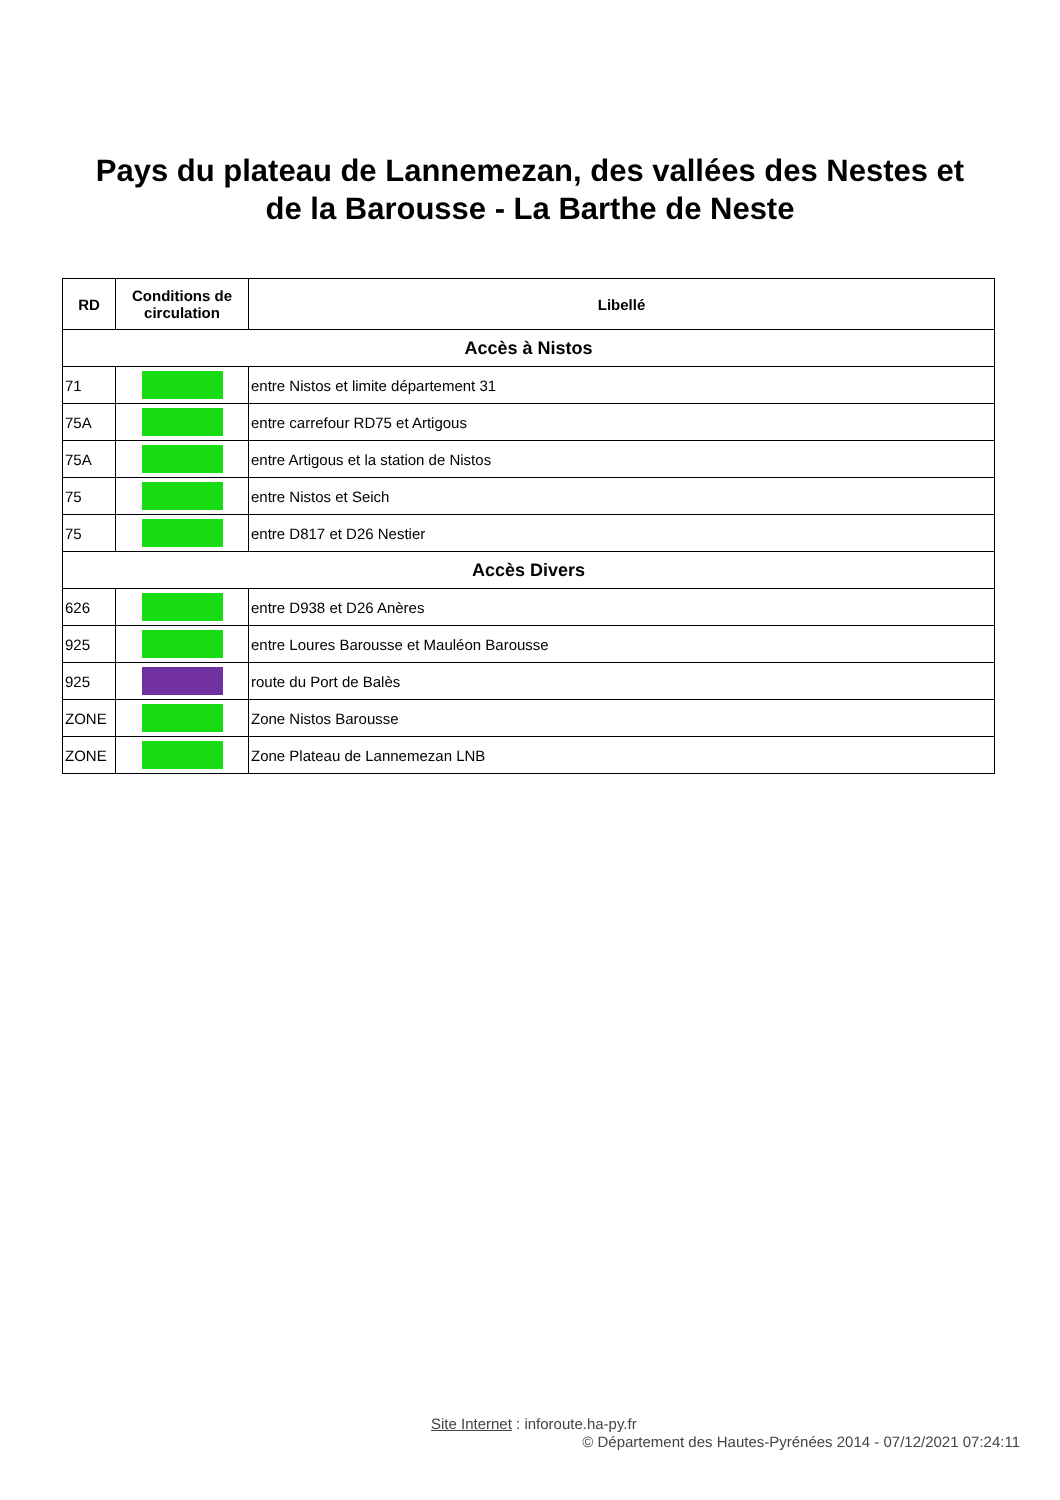Pays du plateau de Lannemezan, des vallées des Nestes et
de la Barousse - La Barthe de Neste
| RD | Conditions de circulation | Libellé |
| --- | --- | --- |
| Accès à Nistos | | |
| 71 | | entre Nistos et limite département 31 |
| 75A | | entre carrefour RD75 et Artigous |
| 75A | | entre Artigous et la station de Nistos |
| 75 | | entre Nistos et Seich |
| 75 | | entre D817 et D26 Nestier |
| Accès Divers | | |
| 626 | | entre D938 et D26 Anères |
| 925 | | entre Loures Barousse et Mauléon Barousse |
| 925 | | route du Port de Balès |
| ZONE | | Zone Nistos Barousse |
| ZONE | | Zone Plateau de Lannemezan LNB |
Site Internet : inforoute.ha-py.fr
© Département des Hautes-Pyrénées 2014 - 07/12/2021 07:24:11